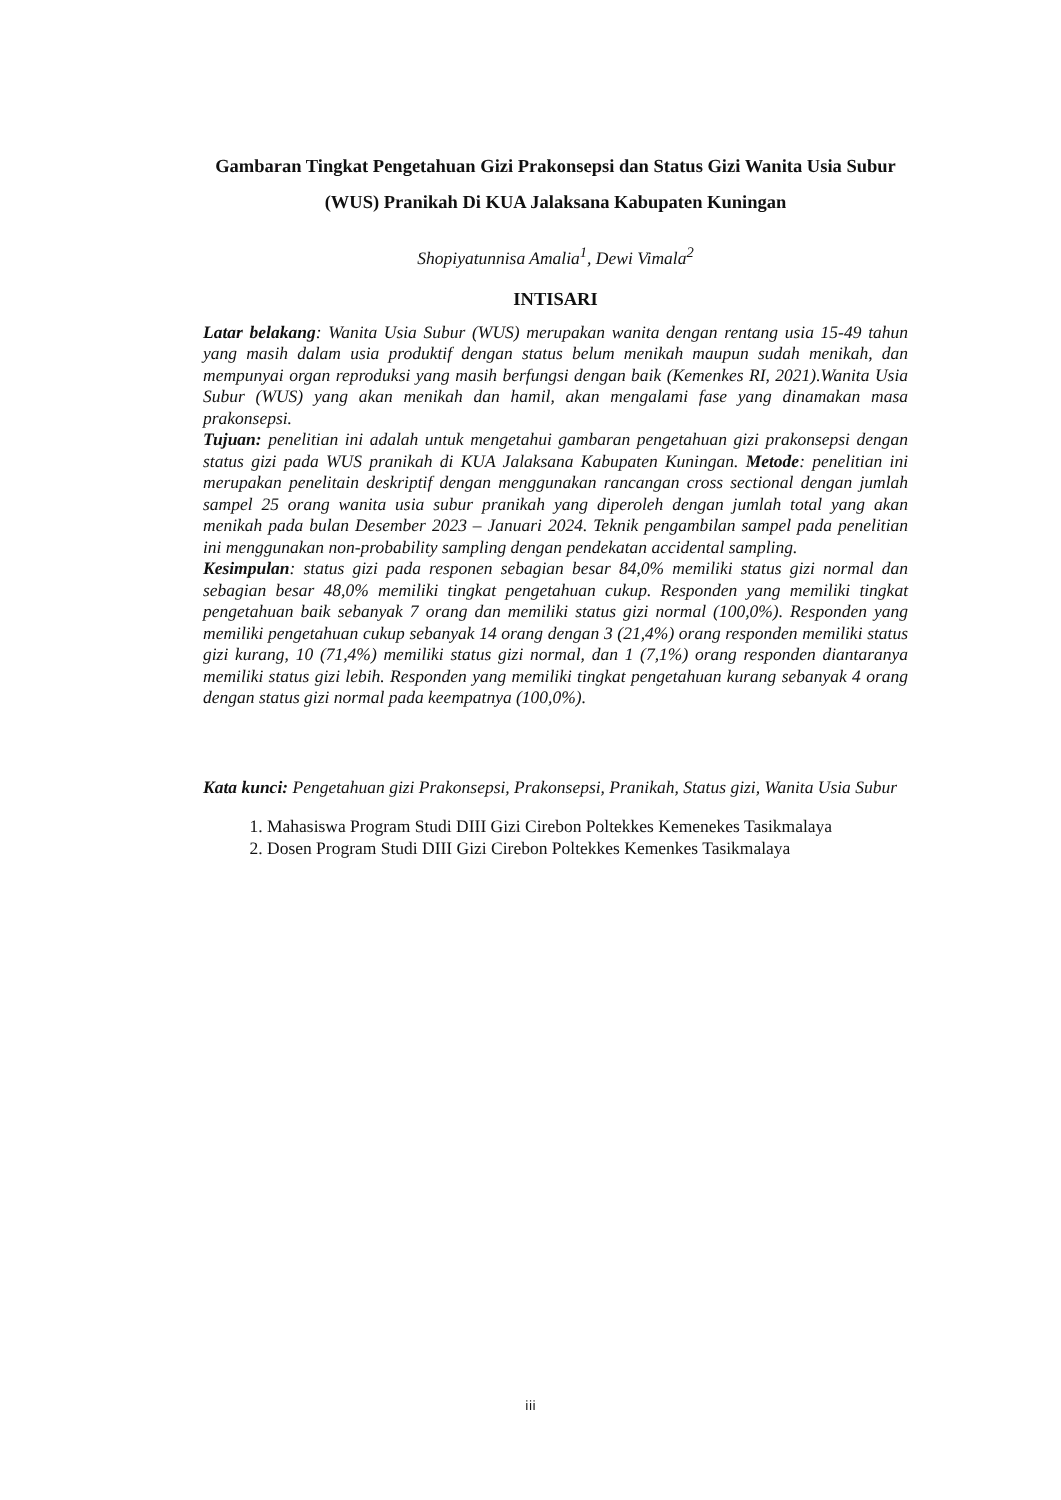Gambaran Tingkat Pengetahuan Gizi Prakonsepsi dan Status Gizi Wanita Usia Subur (WUS) Pranikah Di KUA Jalaksana Kabupaten Kuningan
Shopiyatunnisa Amalia<sup>1</sup>, Dewi Vimala<sup>2</sup>
INTISARI
Latar belakang: Wanita Usia Subur (WUS) merupakan wanita dengan rentang usia 15-49 tahun yang masih dalam usia produktif dengan status belum menikah maupun sudah menikah, dan mempunyai organ reproduksi yang masih berfungsi dengan baik (Kemenkes RI, 2021).Wanita Usia Subur (WUS) yang akan menikah dan hamil, akan mengalami fase yang dinamakan masa prakonsepsi.
Tujuan: penelitian ini adalah untuk mengetahui gambaran pengetahuan gizi prakonsepsi dengan status gizi pada WUS pranikah di KUA Jalaksana Kabupaten Kuningan. Metode: penelitian ini merupakan penelitain deskriptif dengan menggunakan rancangan cross sectional dengan jumlah sampel 25 orang wanita usia subur pranikah yang diperoleh dengan jumlah total yang akan menikah pada bulan Desember 2023 – Januari 2024. Teknik pengambilan sampel pada penelitian ini menggunakan non-probability sampling dengan pendekatan accidental sampling.
Kesimpulan: status gizi pada responen sebagian besar 84,0% memiliki status gizi normal dan sebagian besar 48,0% memiliki tingkat pengetahuan cukup. Responden yang memiliki tingkat pengetahuan baik sebanyak 7 orang dan memiliki status gizi normal (100,0%). Responden yang memiliki pengetahuan cukup sebanyak 14 orang dengan 3 (21,4%) orang responden memiliki status gizi kurang, 10 (71,4%) memiliki status gizi normal, dan 1 (7,1%) orang responden diantaranya memiliki status gizi lebih. Responden yang memiliki tingkat pengetahuan kurang sebanyak 4 orang dengan status gizi normal pada keempatnya (100,0%).
Kata kunci: Pengetahuan gizi Prakonsepsi, Prakonsepsi, Pranikah, Status gizi, Wanita Usia Subur
1. Mahasiswa Program Studi DIII Gizi Cirebon Poltekkes Kemenekes Tasikmalaya
2. Dosen Program Studi DIII Gizi Cirebon Poltekkes Kemenkes Tasikmalaya
iii